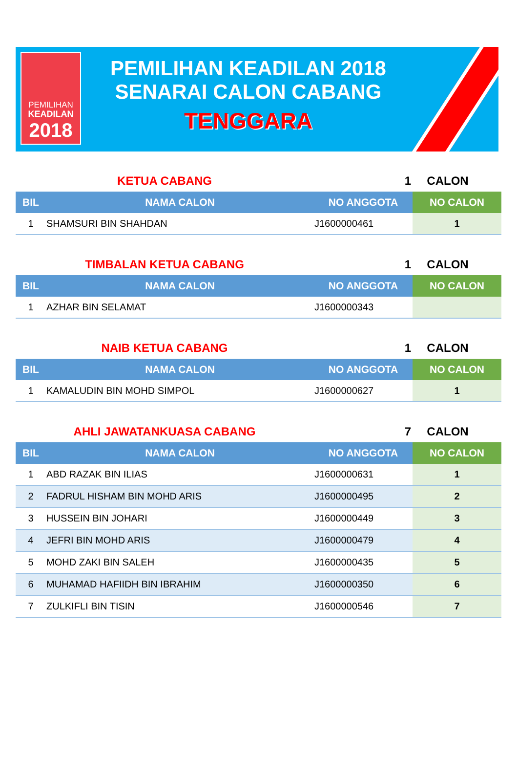PEMILIHAN
KEADILAN
2018
PEMILIHAN KEADILAN 2018
SENARAI CALON CABANG
TENGGARA
KETUA CABANG 1 CALON
| BIL | NAMA CALON | NO ANGGOTA | NO CALON |
| --- | --- | --- | --- |
| 1 | SHAMSURI BIN SHAHDAN | J1600000461 | 1 |
TIMBALAN KETUA CABANG 1 CALON
| BIL | NAMA CALON | NO ANGGOTA | NO CALON |
| --- | --- | --- | --- |
| 1 | AZHAR BIN SELAMAT | J1600000343 | |
NAIB KETUA CABANG 1 CALON
| BIL | NAMA CALON | NO ANGGOTA | NO CALON |
| --- | --- | --- | --- |
| 1 | KAMALUDIN BIN MOHD SIMPOL | J1600000627 | 1 |
AHLI JAWATANKUASA CABANG 7 CALON
| BIL | NAMA CALON | NO ANGGOTA | NO CALON |
| --- | --- | --- | --- |
| 1 | ABD RAZAK BIN ILIAS | J1600000631 | 1 |
| 2 | FADRUL HISHAM BIN MOHD ARIS | J1600000495 | 2 |
| 3 | HUSSEIN BIN JOHARI | J1600000449 | 3 |
| 4 | JEFRI BIN MOHD ARIS | J1600000479 | 4 |
| 5 | MOHD ZAKI BIN SALEH | J1600000435 | 5 |
| 6 | MUHAMAD HAFIIDH BIN IBRAHIM | J1600000350 | 6 |
| 7 | ZULKIFLI BIN TISIN | J1600000546 | 7 |